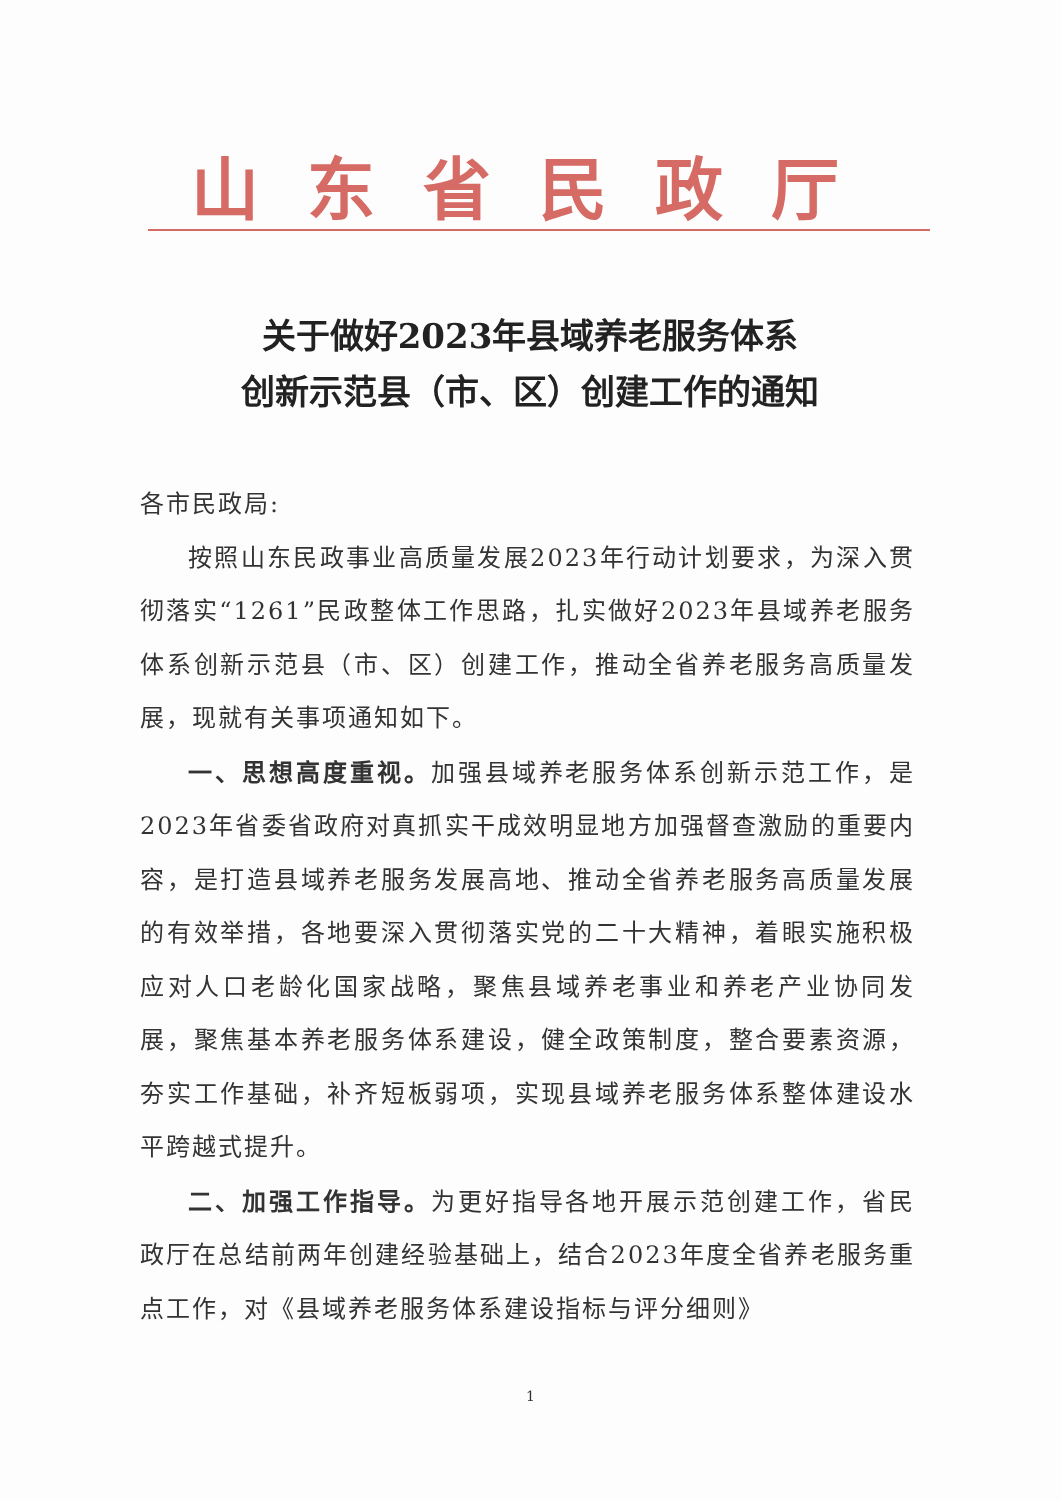山东省民政厅
关于做好2023年县域养老服务体系
创新示范县（市、区）创建工作的通知
各市民政局:
按照山东民政事业高质量发展2023年行动计划要求，为深入贯彻落实“1261”民政整体工作思路，扎实做好2023年县域养老服务体系创新示范县（市、区）创建工作，推动全省养老服务高质量发展，现就有关事项通知如下。
一、思想高度重视。加强县域养老服务体系创新示范工作，是2023年省委省政府对真抓实干成效明显地方加强督查激励的重要内容，是打造县域养老服务发展高地、推动全省养老服务高质量发展的有效举措，各地要深入贯彻落实党的二十大精神，着眼实施积极应对人口老龄化国家战略，聚焦县域养老事业和养老产业协同发展，聚焦基本养老服务体系建设，健全政策制度，整合要素资源，夯实工作基础，补齐短板弱项，实现县域养老服务体系整体建设水平跨越式提升。
二、加强工作指导。为更好指导各地开展示范创建工作，省民政厅在总结前两年创建经验基础上，结合2023年度全省养老服务重点工作，对《县域养老服务体系建设指标与评分细则》
1